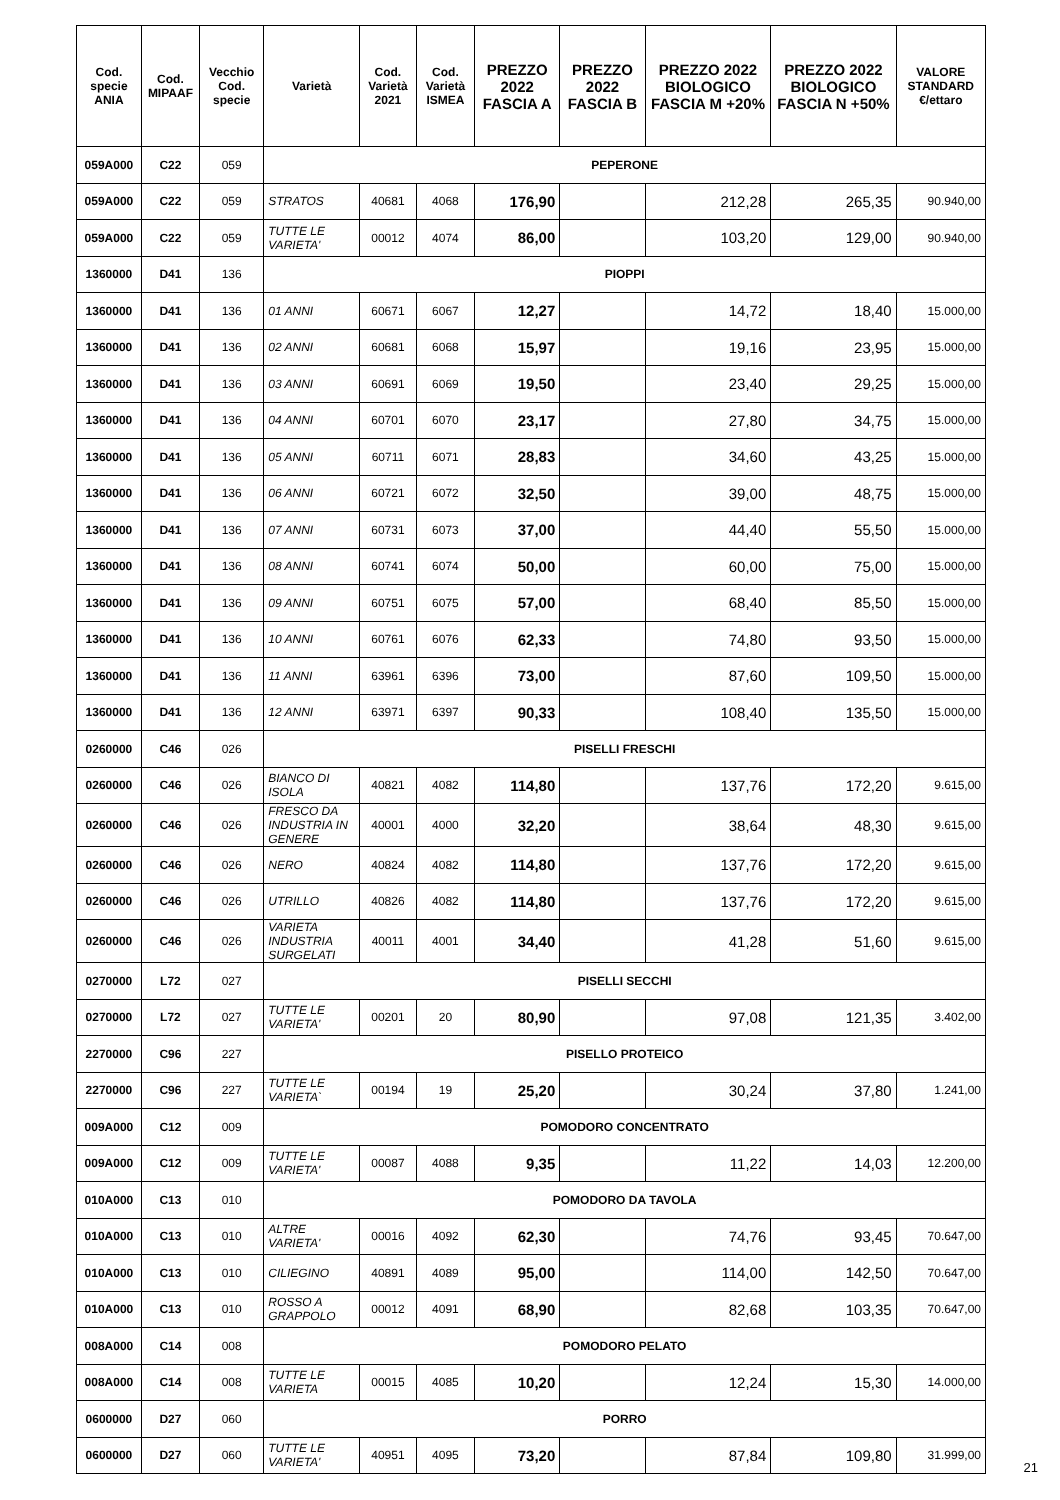| Cod. specie ANIA | Cod. MIPAAF | Vecchio Cod. specie | Varietà | Cod. Varietà 2021 | Cod. Varietà ISMEA | PREZZO 2022 FASCIA A | PREZZO 2022 FASCIA B | PREZZO 2022 BIOLOGICO FASCIA M +20% | PREZZO 2022 BIOLOGICO FASCIA N +50% | VALORE STANDARD €/ettaro |
| --- | --- | --- | --- | --- | --- | --- | --- | --- | --- | --- |
| 059A000 | C22 | 059 | PEPERONE | | | | | | | |
| 059A000 | C22 | 059 | STRATOS | 40681 | 4068 | 176,90 | | 212,28 | 265,35 | 90.940,00 |
| 059A000 | C22 | 059 | TUTTE LE VARIETA' | 00012 | 4074 | 86,00 | | 103,20 | 129,00 | 90.940,00 |
| 1360000 | D41 | 136 | PIOPPI | | | | | | | |
| 1360000 | D41 | 136 | 01 ANNI | 60671 | 6067 | 12,27 | | 14,72 | 18,40 | 15.000,00 |
| 1360000 | D41 | 136 | 02 ANNI | 60681 | 6068 | 15,97 | | 19,16 | 23,95 | 15.000,00 |
| 1360000 | D41 | 136 | 03 ANNI | 60691 | 6069 | 19,50 | | 23,40 | 29,25 | 15.000,00 |
| 1360000 | D41 | 136 | 04 ANNI | 60701 | 6070 | 23,17 | | 27,80 | 34,75 | 15.000,00 |
| 1360000 | D41 | 136 | 05 ANNI | 60711 | 6071 | 28,83 | | 34,60 | 43,25 | 15.000,00 |
| 1360000 | D41 | 136 | 06 ANNI | 60721 | 6072 | 32,50 | | 39,00 | 48,75 | 15.000,00 |
| 1360000 | D41 | 136 | 07 ANNI | 60731 | 6073 | 37,00 | | 44,40 | 55,50 | 15.000,00 |
| 1360000 | D41 | 136 | 08 ANNI | 60741 | 6074 | 50,00 | | 60,00 | 75,00 | 15.000,00 |
| 1360000 | D41 | 136 | 09 ANNI | 60751 | 6075 | 57,00 | | 68,40 | 85,50 | 15.000,00 |
| 1360000 | D41 | 136 | 10 ANNI | 60761 | 6076 | 62,33 | | 74,80 | 93,50 | 15.000,00 |
| 1360000 | D41 | 136 | 11 ANNI | 63961 | 6396 | 73,00 | | 87,60 | 109,50 | 15.000,00 |
| 1360000 | D41 | 136 | 12 ANNI | 63971 | 6397 | 90,33 | | 108,40 | 135,50 | 15.000,00 |
| 0260000 | C46 | 026 | PISELLI FRESCHI | | | | | | | |
| 0260000 | C46 | 026 | BIANCO DI ISOLA | 40821 | 4082 | 114,80 | | 137,76 | 172,20 | 9.615,00 |
| 0260000 | C46 | 026 | FRESCO DA INDUSTRIA IN GENERE | 40001 | 4000 | 32,20 | | 38,64 | 48,30 | 9.615,00 |
| 0260000 | C46 | 026 | NERO | 40824 | 4082 | 114,80 | | 137,76 | 172,20 | 9.615,00 |
| 0260000 | C46 | 026 | UTRILLO | 40826 | 4082 | 114,80 | | 137,76 | 172,20 | 9.615,00 |
| 0260000 | C46 | 026 | VARIETA INDUSTRIA SURGELATI | 40011 | 4001 | 34,40 | | 41,28 | 51,60 | 9.615,00 |
| 0270000 | L72 | 027 | PISELLI SECCHI | | | | | | | |
| 0270000 | L72 | 027 | TUTTE LE VARIETA' | 00201 | 20 | 80,90 | | 97,08 | 121,35 | 3.402,00 |
| 2270000 | C96 | 227 | PISELLO PROTEICO | | | | | | | |
| 2270000 | C96 | 227 | TUTTE LE VARIETA` | 00194 | 19 | 25,20 | | 30,24 | 37,80 | 1.241,00 |
| 009A000 | C12 | 009 | POMODORO CONCENTRATO | | | | | | | |
| 009A000 | C12 | 009 | TUTTE LE VARIETA' | 00087 | 4088 | 9,35 | | 11,22 | 14,03 | 12.200,00 |
| 010A000 | C13 | 010 | POMODORO DA TAVOLA | | | | | | | |
| 010A000 | C13 | 010 | ALTRE VARIETA' | 00016 | 4092 | 62,30 | | 74,76 | 93,45 | 70.647,00 |
| 010A000 | C13 | 010 | CILIEGINO | 40891 | 4089 | 95,00 | | 114,00 | 142,50 | 70.647,00 |
| 010A000 | C13 | 010 | ROSSO A GRAPPOLO | 00012 | 4091 | 68,90 | | 82,68 | 103,35 | 70.647,00 |
| 008A000 | C14 | 008 | POMODORO PELATO | | | | | | | |
| 008A000 | C14 | 008 | TUTTE LE VARIETA | 00015 | 4085 | 10,20 | | 12,24 | 15,30 | 14.000,00 |
| 0600000 | D27 | 060 | PORRO | | | | | | | |
| 0600000 | D27 | 060 | TUTTE LE VARIETA' | 40951 | 4095 | 73,20 | | 87,84 | 109,80 | 31.999,00 |
21